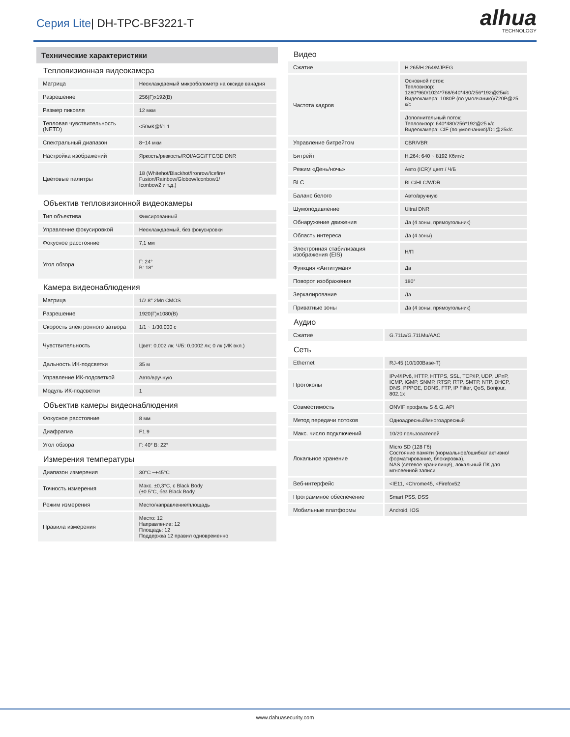Серия Lite| DH-TPC-BF3221-T
alhua
TECHNOLOGY
Технические характеристики
Тепловизионная видеокамера
| Матрица | Неохлаждаемый микроболометр на оксиде ванадия |
| Разрешение | 256(Г)x192(В) |
| Размер пикселя | 12 мкм |
| Тепловая чувствительность (NETD) | <50мК@f/1.1 |
| Спектральный диапазон | 8~14 мкм |
| Настройка изображений | Яркость/резкость/ROI/AGC/FFC/3D DNR |
| Цветовые палитры | 18 (Whitehot/Blackhot/Ironrow/Icefire/ Fusion/Rainbow/Globow/Iconbow1/ Iconbow2 и т.д.) |
Объектив тепловизионной видеокамеры
| Тип объектива | Фиксированный |
| Управление фокусировкой | Неохлаждаемый, без фокусировки |
| Фокусное расстояние | 7,1 мм |
| Угол обзора | Г: 24° В: 18° |
Камера видеонаблюдения
| Матрица | 1/2.8" 2Мп CMOS |
| Разрешение | 1920(Г)x1080(В) |
| Скорость электронного затвора | 1/1 ~ 1/30.000 с |
| Чувствительность | Цвет: 0,002 лк; Ч/Б: 0,0002 лк; 0 лк (ИК вкл.) |
| Дальность ИК-подсветки | 35 м |
| Управление ИК-подсветкой | Авто/вручную |
| Модуль ИК-подсветки | 1 |
Объектив камеры видеонаблюдения
| Фокусное расстояние | 8 мм |
| Диафрагма | F1.9 |
| Угол обзора | Г: 40° В: 22° |
Измерения температуры
| Диапазон измерения | 30°C ~+45°C |
| Точность измерения | Макс. ±0,3°C, с Black Body (±0.5°C, без Black Body |
| Режим измерения | Место/направление/площадь |
| Правила измерения | Место: 12 Направление: 12 Площадь: 12 Поддержка 12 правил одновременно |
Видео
| Сжатие | H.265/H.264/MJPEG |
| Частота кадров | Основной поток: Тепловизор: 1280*960/1024*768/640*480/256*192@25к/с Видеокамера: 1080P (по умолчанию)/720P@25 к/с |
| | Дополнительный поток: Тепловизор: 640*480/256*192@25 к/с Видеокамера: CIF (по умолчанию)/D1@25к/с |
| Управление битрейтом | CBR/VBR |
| Битрейт | H.264: 640 ~ 8192 Кбит/с |
| Режим «День/ночь» | Авто (ICR)/ цвет / Ч/Б |
| BLC | BLC/HLC/WDR |
| Баланс белого | Авто/вручную |
| Шумоподавление | Ultral DNR |
| Обнаружение движения | Да (4 зоны, прямоугольник) |
| Область интереса | Да (4 зоны) |
| Электронная стабилизация изображения (EIS) | Н/П |
| Функция «Антитуман» | Да |
| Поворот изображения | 180° |
| Зеркалирование | Да |
| Приватные зоны | Да (4 зоны, прямоугольник) |
Аудио
| Сжатие | G.711a/G.711Mu/AAC |
Сеть
| Ethernet | RJ-45 (10/100Base-T) |
| Протоколы | IPv4/IPv6, HTTP, HTTPS, SSL, TCP/IP, UDP, UPnP, ICMP, IGMP, SNMP, RTSP, RTP, SMTP, NTP, DHCP, DNS, PPPOE, DDNS, FTP, IP Filter, QoS, Bonjour, 802.1x |
| Совместимость | ONVIF профиль S & G, API |
| Метод передачи потоков | Одноадресный/многоадресный |
| Макс. число подключений | 10/20 пользователей |
| Локальное хранение | Micro SD (128 Гб) Состояние памяти (нормальное/ошибка/ активно/форматирование, блокировка), NAS (сетевое хранилище), локальный ПК для мгновенной записи |
| Веб-интерфейс | <IE11, <Chrome45, <Firefox52 |
| Программное обеспечение | Smart PSS, DSS |
| Мобильные платформы | Android, IOS |
www.dahuasecurity.com